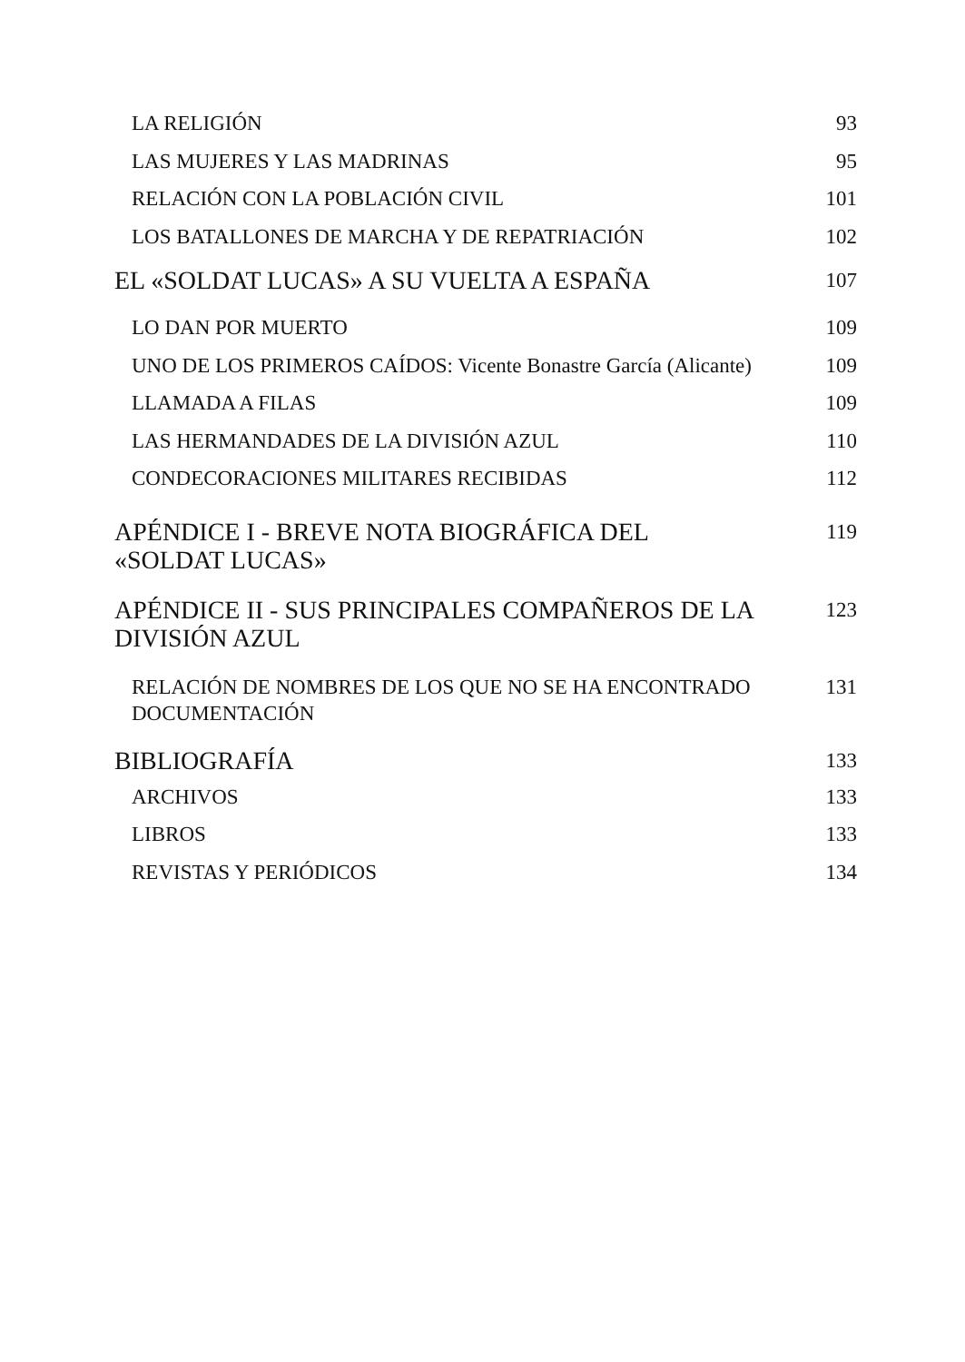LA RELIGIÓN 93
LAS MUJERES Y LAS MADRINAS 95
RELACIÓN CON LA POBLACIÓN CIVIL 101
LOS BATALLONES DE MARCHA Y DE REPATRIACIÓN 102
EL «SOLDAT LUCAS» A SU VUELTA A ESPAÑA 107
LO DAN POR MUERTO 109
UNO DE LOS PRIMEROS CAÍDOS: Vicente Bonastre García (Alicante) 109
LLAMADA A FILAS 109
LAS HERMANDADES DE LA DIVISIÓN AZUL 110
CONDECORACIONES MILITARES RECIBIDAS 112
APÉNDICE I - BREVE NOTA BIOGRÁFICA DEL
«SOLDAT LUCAS» 119
APÉNDICE II - SUS PRINCIPALES COMPAÑEROS DE LA
DIVISIÓN AZUL 123
RELACIÓN DE NOMBRES DE LOS QUE NO SE HA ENCONTRADO
DOCUMENTACIÓN 131
BIBLIOGRAFÍA 133
ARCHIVOS 133
LIBROS 133
REVISTAS Y PERIÓDICOS 134